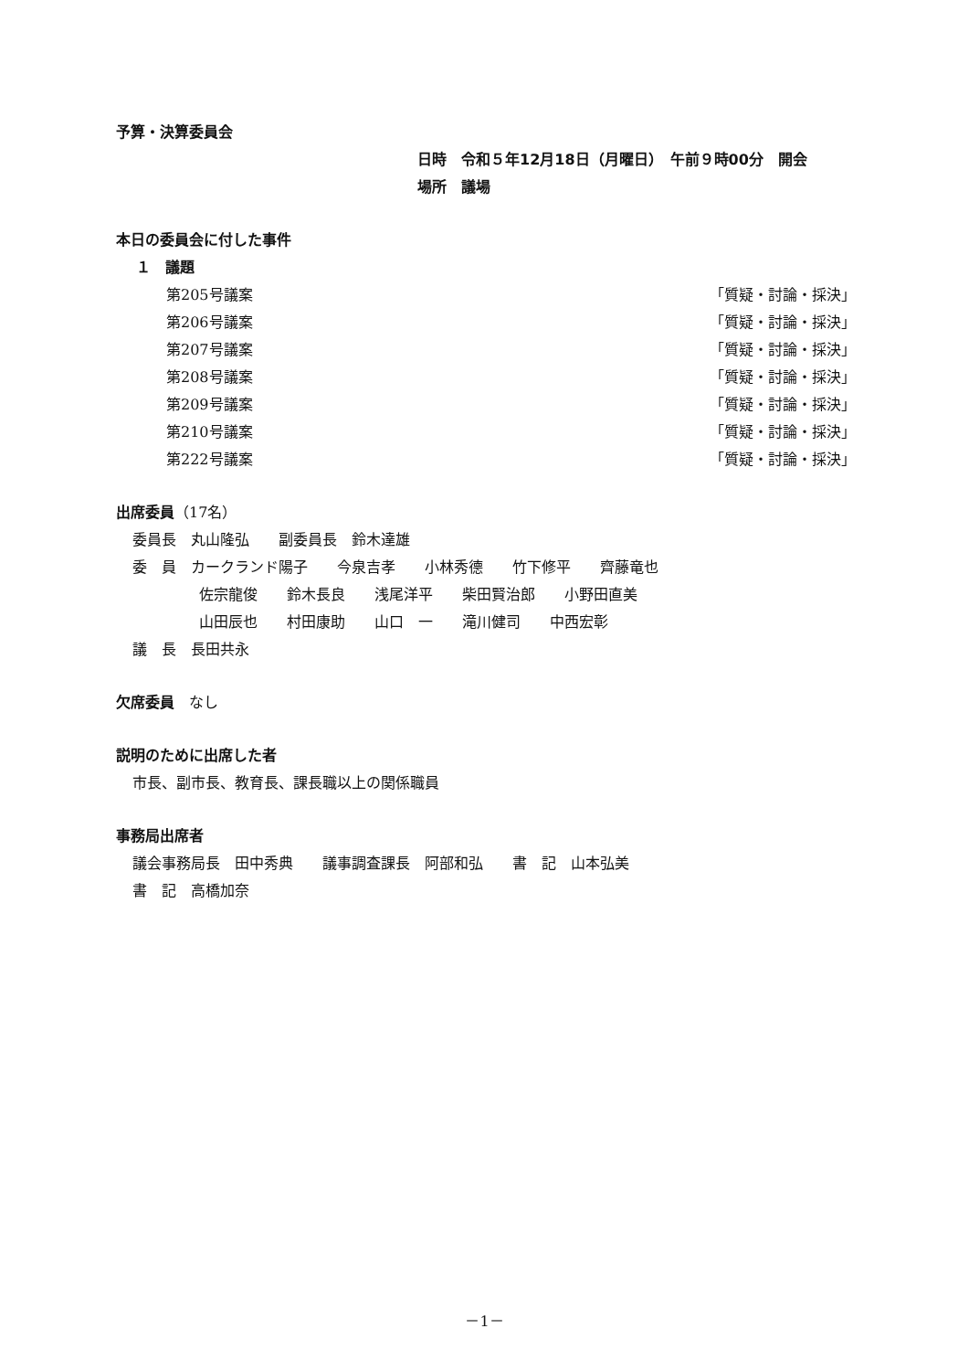予算・決算委員会
日時　令和５年12月18日（月曜日）　午前９時00分　開会
場所　議場
本日の委員会に付した事件
１　議題
第205号議案 「質疑・討論・採決」
第206号議案 「質疑・討論・採決」
第207号議案 「質疑・討論・採決」
第208号議案 「質疑・討論・採決」
第209号議案 「質疑・討論・採決」
第210号議案 「質疑・討論・採決」
第222号議案 「質疑・討論・採決」
出席委員（17名）
委員長　丸山隆弘　　副委員長　鈴木達雄
委　員　カークランド陽子　　今泉吉孝　　小林秀德　　竹下修平　　齊藤竜也
佐宗龍俊　　鈴木長良　　浅尾洋平　　柴田賢治郎　　小野田直美
山田辰也　　村田康助　　山口　一　　滝川健司　　中西宏彰
議　長　長田共永
欠席委員　なし
説明のために出席した者
市長、副市長、教育長、課長職以上の関係職員
事務局出席者
議会事務局長　田中秀典　　議事調査課長　阿部和弘　　書　記　山本弘美
書　記　高橋加奈
－1－